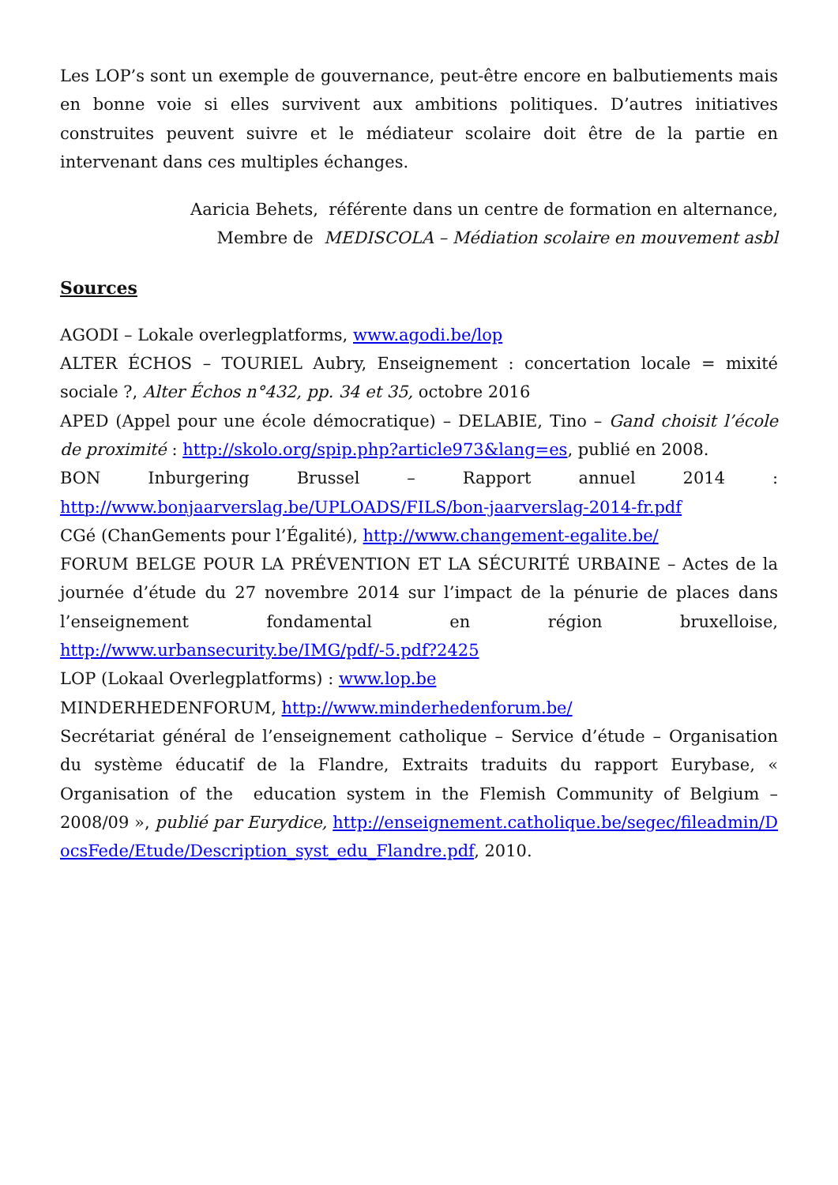Les LOP’s sont un exemple de gouvernance, peut-être encore en balbutiements mais en bonne voie si elles survivent aux ambitions politiques. D’autres initiatives construites peuvent suivre et le médiateur scolaire doit être de la partie en intervenant dans ces multiples échanges.
Aaricia Behets, référente dans un centre de formation en alternance,
Membre de MEDISCOLA – Médiation scolaire en mouvement asbl
Sources
AGODI – Lokale overlegplatforms, www.agodi.be/lop
ALTER ÉCHOS – TOURIEL Aubry, Enseignement : concertation locale = mixité sociale ?, Alter Échos n°432, pp. 34 et 35, octobre 2016
APED (Appel pour une école démocratique) – DELABIE, Tino – Gand choisit l’école de proximité : http://skolo.org/spip.php?article973&lang=es, publié en 2008.
BON Inburgering Brussel – Rapport annuel 2014 : http://www.bonjaarverslag.be/UPLOADS/FILS/bon-jaarverslag-2014-fr.pdf
CGé (ChanGements pour l’Égalité), http://www.changement-egalite.be/
FORUM BELGE POUR LA PRÉVENTION ET LA SÉCURITÉ URBAINE – Actes de la journée d’étude du 27 novembre 2014 sur l’impact de la pénurie de places dans l’enseignement fondamental en région bruxelloise, http://www.urbansecurity.be/IMG/pdf/-5.pdf?2425
LOP (Lokaal Overlegplatforms) : www.lop.be
MINDERHEDENFORUM, http://www.minderhedenforum.be/
Secrétariat général de l’enseignement catholique – Service d’étude – Organisation du système éducatif de la Flandre, Extraits traduits du rapport Eurybase, « Organisation of the education system in the Flemish Community of Belgium – 2008/09 », publié par Eurydice, http://enseignement.catholique.be/segec/fileadmin/DocsFede/Etude/Description_syst_edu_Flandre.pdf, 2010.